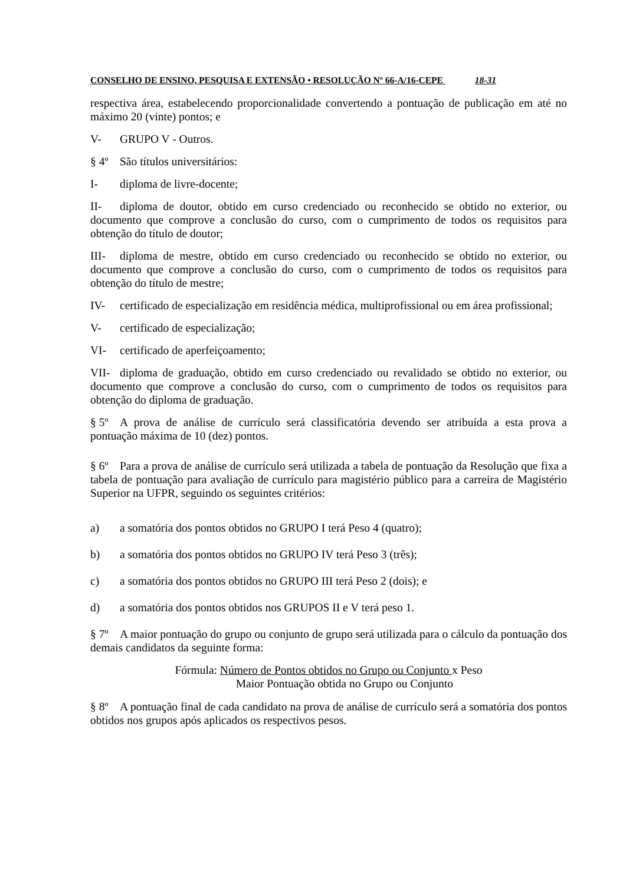CONSELHO DE ENSINO, PESQUISA E EXTENSÃO • RESOLUÇÃO Nº 66-A/16-CEPE 18-31
respectiva área, estabelecendo proporcionalidade convertendo a pontuação de publicação em até no máximo 20 (vinte) pontos; e
V- GRUPO V - Outros.
§ 4º São títulos universitários:
I- diploma de livre-docente;
II- diploma de doutor, obtido em curso credenciado ou reconhecido se obtido no exterior, ou documento que comprove a conclusão do curso, com o cumprimento de todos os requisitos para obtenção do título de doutor;
III- diploma de mestre, obtido em curso credenciado ou reconhecido se obtido no exterior, ou documento que comprove a conclusão do curso, com o cumprimento de todos os requisitos para obtenção do título de mestre;
IV- certificado de especialização em residência médica, multiprofissional ou em área profissional;
V- certificado de especialização;
VI- certificado de aperfeiçoamento;
VII- diploma de graduação, obtido em curso credenciado ou revalidado se obtido no exterior, ou documento que comprove a conclusão do curso, com o cumprimento de todos os requisitos para obtenção do diploma de graduação.
§ 5º A prova de análise de currículo será classificatória devendo ser atribuída a esta prova a pontuação máxima de 10 (dez) pontos.
§ 6º Para a prova de análise de currículo será utilizada a tabela de pontuação da Resolução que fixa a tabela de pontuação para avaliação de currículo para magistério público para a carreira de Magistério Superior na UFPR, seguindo os seguintes critérios:
a) a somatória dos pontos obtidos no GRUPO I terá Peso 4 (quatro);
b) a somatória dos pontos obtidos no GRUPO IV terá Peso 3 (três);
c) a somatória dos pontos obtidos no GRUPO III terá Peso 2 (dois); e
d) a somatória dos pontos obtidos nos GRUPOS II e V terá peso 1.
§ 7º A maior pontuação do grupo ou conjunto de grupo será utilizada para o cálculo da pontuação dos demais candidatos da seguinte forma:
Fórmula: Número de Pontos obtidos no Grupo ou Conjunto x Peso
Maior Pontuação obtida no Grupo ou Conjunto
§ 8º A pontuação final de cada candidato na prova de análise de currículo será a somatória dos pontos obtidos nos grupos após aplicados os respectivos pesos.